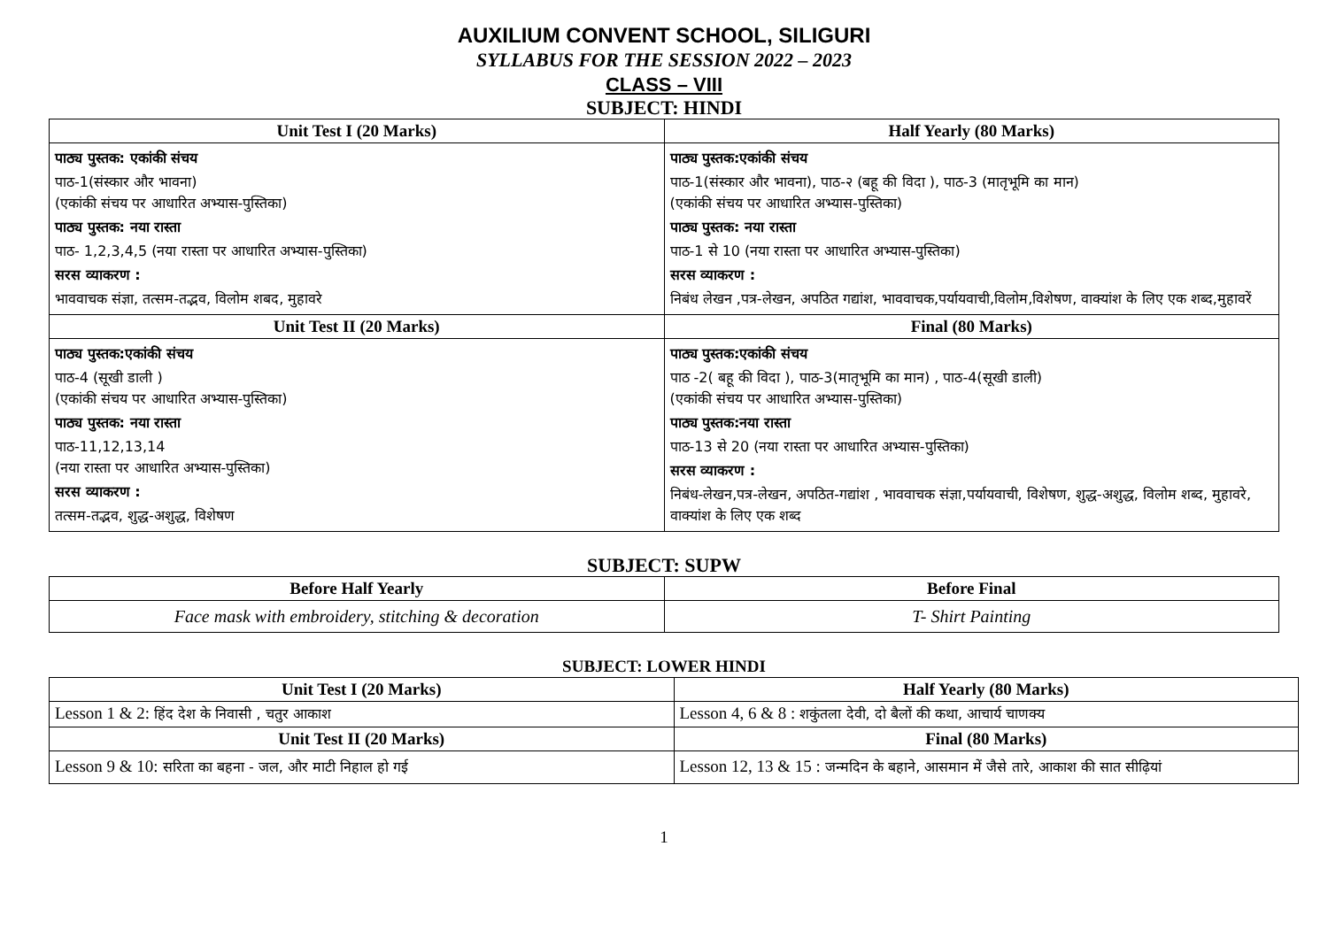AUXILIUM CONVENT SCHOOL, SILIGURI
SYLLABUS FOR THE SESSION 2022 – 2023
CLASS – VIII
SUBJECT: HINDI
| Unit Test I (20 Marks) | Half Yearly (80 Marks) |
| --- | --- |
| पाठ्य पुस्तक: एकांकी संचय पाठ-1(संस्कार और भावना) (एकांकी संचय पर आधारित अभ्यास-पुस्तिका) पाठ्य पुस्तक: नया रास्ता पाठ- 1,2,3,4,5 (नया रास्ता पर आधारित अभ्यास-पुस्तिका) सरस व्याकरण : भाववाचक संज्ञा, तत्सम-तद्भव, विलोम शबद, मुहावरे | पाठ्य पुस्तक:एकांकी संचय पाठ-1(संस्कार और भावना), पाठ-२ (बहू की विदा ), पाठ-3 (मातृभूमि का मान) (एकांकी संचय पर आधारित अभ्यास-पुस्तिका) पाठ्य पुस्तक: नया रास्ता पाठ-1 से 10 (नया रास्ता पर आधारित अभ्यास-पुस्तिका) सरस व्याकरण : निबंध लेखन ,पत्र-लेखन, अपठित गद्यांश, भाववाचक,पर्यायवाची,विलोम,विशेषण, वाक्यांश के लिए एक शब्द,मुहावरें |
| Unit Test II (20 Marks) | Final (80 Marks) |
| पाठ्य पुस्तक:एकांकी संचय पाठ-4 (सूखी डाली ) (एकांकी संचय पर आधारित अभ्यास-पुस्तिका) पाठ्य पुस्तक: नया रास्ता पाठ-11,12,13,14 (नया रास्ता पर आधारित अभ्यास-पुस्तिका) सरस व्याकरण : तत्सम-तद्भव, शुद्ध-अशुद्ध, विशेषण | पाठ्य पुस्तक:एकांकी संचय पाठ -2( बहू की विदा ), पाठ-3(मातृभूमि का मान) , पाठ-4(सूखी डाली) (एकांकी संचय पर आधारित अभ्यास-पुस्तिका) पाठ्य पुस्तक:नया रास्ता पाठ-13 से 20 (नया रास्ता पर आधारित अभ्यास-पुस्तिका) सरस व्याकरण : निबंध-लेखन,पत्र-लेखन, अपठित-गद्यांश , भाववाचक संज्ञा,पर्यायवाची, विशेषण, शुद्ध-अशुद्ध, विलोम शब्द, मुहावरे, वाक्यांश के लिए एक शब्द |
SUBJECT: SUPW
| Before Half Yearly | Before Final |
| --- | --- |
| Face mask with embroidery, stitching & decoration | T- Shirt Painting |
SUBJECT: LOWER HINDI
| Unit Test I (20 Marks) | Half Yearly (80 Marks) |
| --- | --- |
| Lesson 1 & 2: हिंद देश के निवासी , चतुर आकाश | Lesson 4, 6 & 8 : शकुंतला देवी, दो बैलों की कथा, आचार्य चाणक्य |
| Unit Test II (20 Marks) | Final (80 Marks) |
| Lesson 9 & 10: सरिता का बहना - जल, और माटी निहाल हो गई | Lesson 12, 13 & 15 : जन्मदिन के बहाने, आसमान में जैसे तारे, आकाश की सात सीढ़ियां |
1